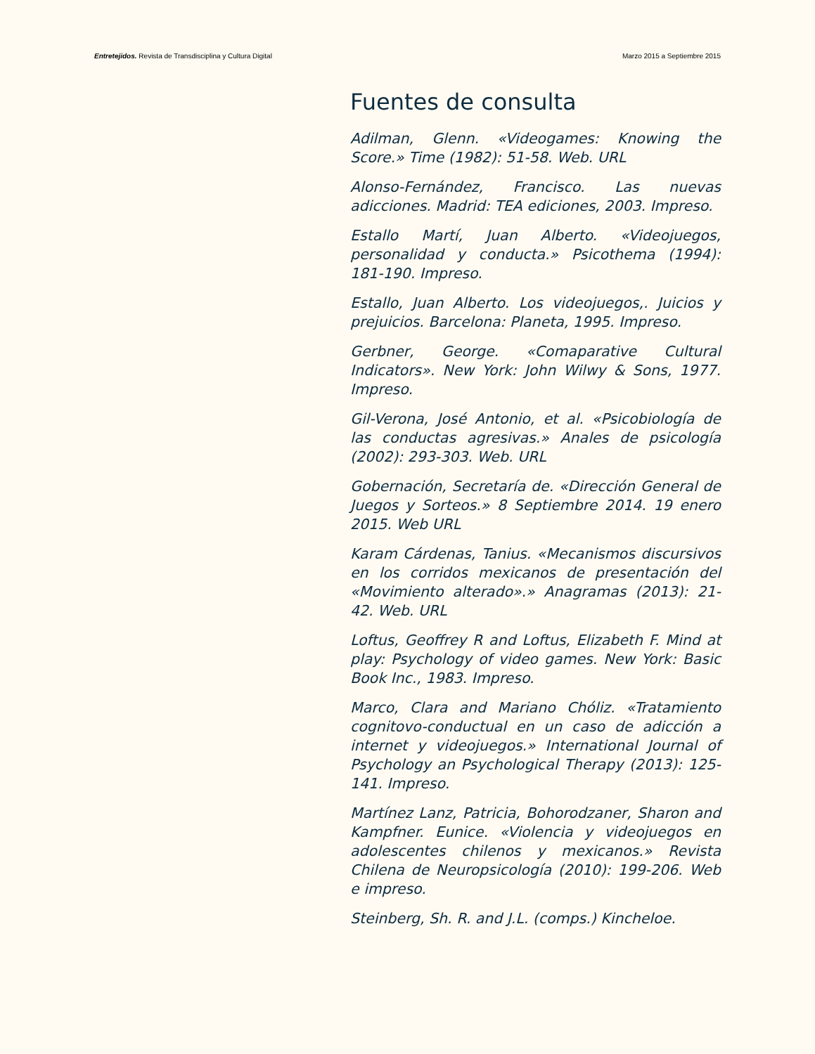Entretejidos. Revista de Transdisciplina y Cultura Digital Marzo 2015 a Septiembre 2015
Fuentes de consulta
Adilman, Glenn. «Videogames: Knowing the Score.» Time (1982): 51-58. Web. URL
Alonso-Fernández, Francisco. Las nuevas adicciones. Madrid: TEA ediciones, 2003. Impreso.
Estallo Martí, Juan Alberto. «Videojuegos, personalidad y conducta.» Psicothema (1994): 181-190. Impreso.
Estallo, Juan Alberto. Los videojuegos,. Juicios y prejuicios. Barcelona: Planeta, 1995. Impreso.
Gerbner, George. «Comaparative Cultural Indicators». New York: John Wilwy & Sons, 1977. Impreso.
Gil-Verona, José Antonio, et al. «Psicobiología de las conductas agresivas.» Anales de psicología (2002): 293-303. Web. URL
Gobernación, Secretaría de. «Dirección General de Juegos y Sorteos.» 8 Septiembre 2014. 19 enero 2015. Web URL
Karam Cárdenas, Tanius. «Mecanismos discursivos en los corridos mexicanos de presentación del «Movimiento alterado».» Anagramas (2013): 21-42. Web. URL
Loftus, Geoffrey R and Loftus, Elizabeth F. Mind at play: Psychology of video games. New York: Basic Book Inc., 1983. Impreso.
Marco, Clara and Mariano Chóliz. «Tratamiento cognitovo-conductual en un caso de adicción a internet y videojuegos.» International Journal of Psychology an Psychological Therapy (2013): 125-141. Impreso.
Martínez Lanz, Patricia, Bohorodzaner, Sharon and Kampfner. Eunice. «Violencia y videojuegos en adolescentes chilenos y mexicanos.» Revista Chilena de Neuropsicología (2010): 199-206. Web e impreso.
Steinberg, Sh. R. and J.L. (comps.) Kincheloe.